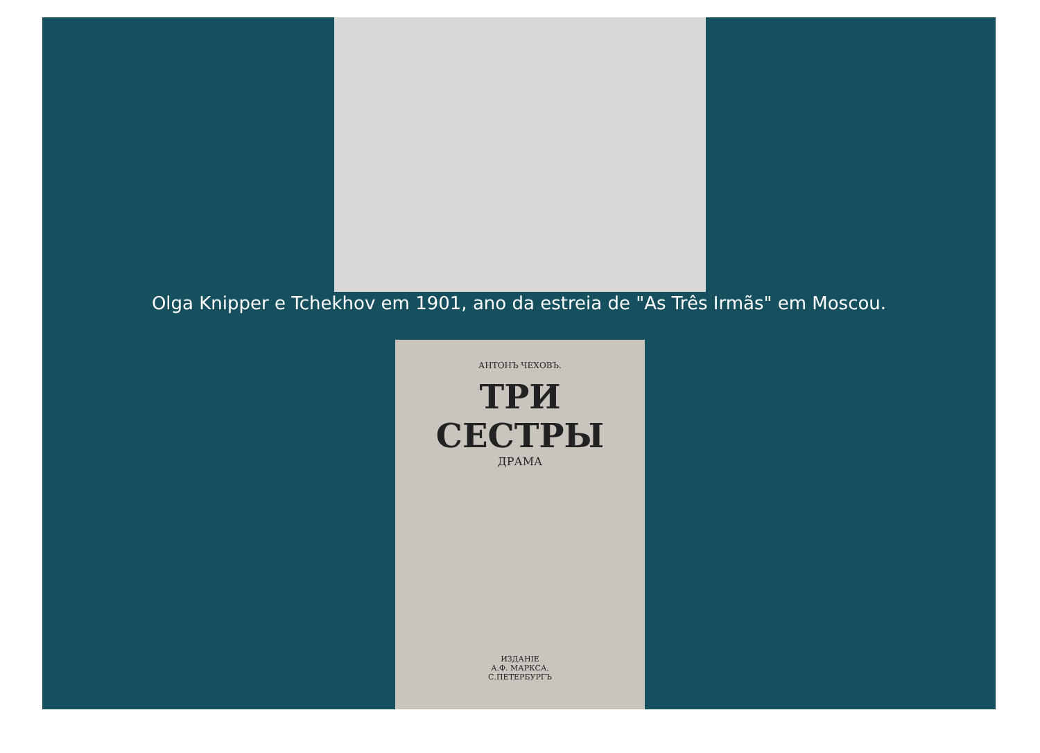Olga Knipper e Tchekhov em 1901, ano da estreia de "As Três Irmãs" em Moscou.
АНТОНЪ ЧЕХОВЪ.
ТРИ СЕСТРЫ
ДРАМА
ИЗДАНІЕ
А.Ф. МАРКСА.
С.ПЕТЕРБУРГЪ